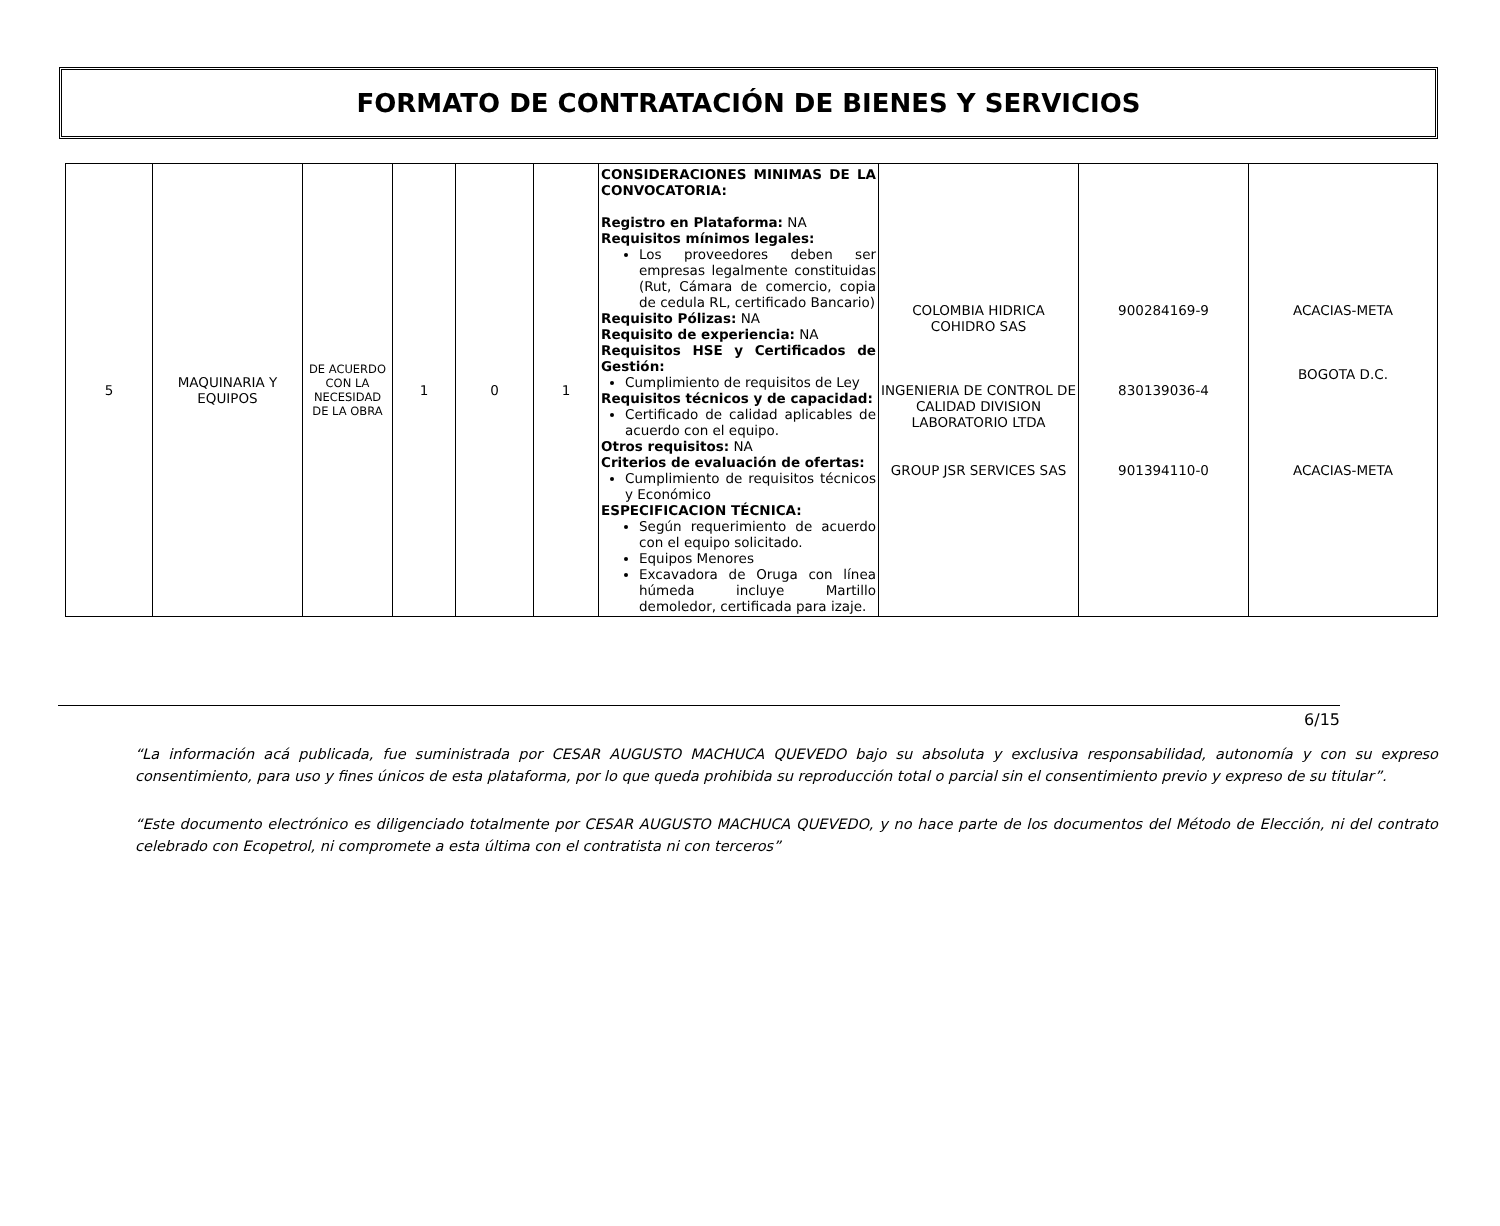FORMATO DE CONTRATACIÓN DE BIENES Y SERVICIOS
| 5 | MAQUINARIA Y EQUIPOS | DE ACUERDO CON LA NECESIDAD DE LA OBRA | 1 | 0 | 1 | CONSIDERACIONES MINIMAS DE LA CONVOCATORIA: Registro en Plataforma: NA Requisitos mínimos legales: Los proveedores deben ser empresas legalmente constituidas (Rut, Cámara de comercio, copia de cedula RL, certificado Bancario) Requisito Pólizas: NA Requisito de experiencia: NA Requisitos HSE y Certificados de Gestión: Cumplimiento de requisitos de Ley Requisitos técnicos y de capacidad: Certificado de calidad aplicables de acuerdo con el equipo. Otros requisitos: NA Criterios de evaluación de ofertas: Cumplimiento de requisitos técnicos y Económico ESPECIFICACION TÉCNICA: Según requerimiento de acuerdo con el equipo solicitado. Equipos Menores Excavadora de Oruga con línea húmeda incluye Martillo demoledor, certificada para izaje. | COLOMBIA HIDRICA COHIDRO SAS INGENIERIA DE CONTROL DE CALIDAD DIVISION LABORATORIO LTDA GROUP JSR SERVICES SAS | 900284169-9 830139036-4 901394110-0 | ACACIAS-META BOGOTA D.C. ACACIAS-META |
6/15
“La información acá publicada, fue suministrada por CESAR AUGUSTO MACHUCA QUEVEDO bajo su absoluta y exclusiva responsabilidad, autonomía y con su expreso consentimiento, para uso y fines únicos de esta plataforma, por lo que queda prohibida su reproducción total o parcial sin el consentimiento previo y expreso de su titular”.
“Este documento electrónico es diligenciado totalmente por CESAR AUGUSTO MACHUCA QUEVEDO, y no hace parte de los documentos del Método de Elección, ni del contrato celebrado con Ecopetrol, ni compromete a esta última con el contratista ni con terceros”